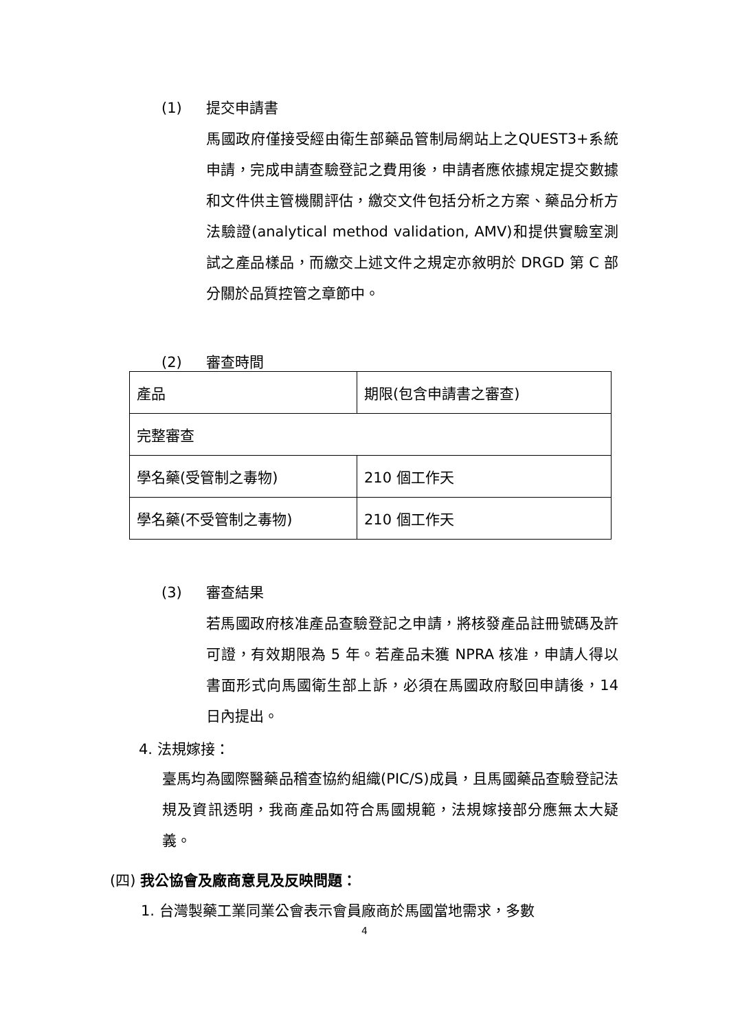(1) 提交申請書
馬國政府僅接受經由衛生部藥品管制局網站上之QUEST3+系統申請，完成申請查驗登記之費用後，申請者應依據規定提交數據和文件供主管機關評估，繳交文件包括分析之方案、藥品分析方法驗證(analytical method validation, AMV)和提供實驗室測試之產品樣品，而繳交上述文件之規定亦敘明於 DRGD 第 C 部分關於品質控管之章節中。
(2) 審查時間
| 產品 | 期限(包含申請書之審查) |
| 完整審查 | |
| 學名藥(受管制之毒物) | 210 個工作天 |
| 學名藥(不受管制之毒物) | 210 個工作天 |
(3) 審查結果
若馬國政府核准產品查驗登記之申請，將核發產品註冊號碼及許可證，有效期限為 5 年。若產品未獲 NPRA 核准，申請人得以書面形式向馬國衛生部上訴，必須在馬國政府駁回申請後，14 日內提出。
4. 法規嫁接：
臺馬均為國際醫藥品稽查協約組織(PIC/S)成員，且馬國藥品查驗登記法規及資訊透明，我商產品如符合馬國規範，法規嫁接部分應無太大疑義。
(四) 我公協會及廠商意見及反映問題：
1. 台灣製藥工業同業公會表示會員廠商於馬國當地需求，多數
4